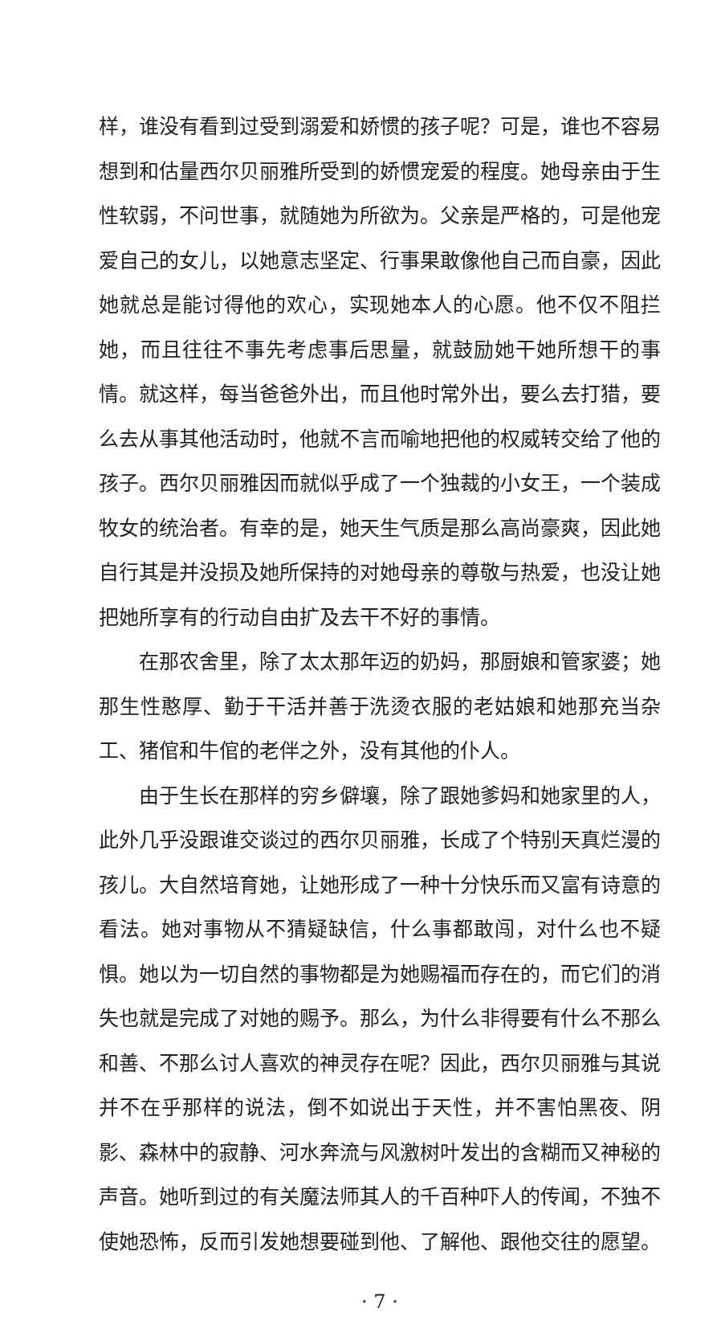样，谁没有看到过受到溺爱和娇惯的孩子呢？可是，谁也不容易想到和估量西尔贝丽雅所受到的娇惯宠爱的程度。她母亲由于生性软弱，不问世事，就随她为所欲为。父亲是严格的，可是他宠爱自己的女儿，以她意志坚定、行事果敢像他自己而自豪，因此她就总是能讨得他的欢心，实现她本人的心愿。他不仅不阻拦她，而且往往不事先考虑事后思量，就鼓励她干她所想干的事情。就这样，每当爸爸外出，而且他时常外出，要么去打猎，要么去从事其他活动时，他就不言而喻地把他的权威转交给了他的孩子。西尔贝丽雅因而就似乎成了一个独裁的小女王，一个装成牧女的统治者。有幸的是，她天生气质是那么高尚豪爽，因此她自行其是并没损及她所保持的对她母亲的尊敬与热爱，也没让她把她所享有的行动自由扩及去干不好的事情。
在那农舍里，除了太太那年迈的奶妈，那厨娘和管家婆；她那生性憨厚、勤于干活并善于洗烫衣服的老姑娘和她那充当杂工、猪倌和牛倌的老伴之外，没有其他的仆人。
由于生长在那样的穷乡僻壤，除了跟她爹妈和她家里的人，此外几乎没跟谁交谈过的西尔贝丽雅，长成了个特别天真烂漫的孩儿。大自然培育她，让她形成了一种十分快乐而又富有诗意的看法。她对事物从不猜疑缺信，什么事都敢闯，对什么也不疑惧。她以为一切自然的事物都是为她赐福而存在的，而它们的消失也就是完成了对她的赐予。那么，为什么非得要有什么不那么和善、不那么讨人喜欢的神灵存在呢？因此，西尔贝丽雅与其说并不在乎那样的说法，倒不如说出于天性，并不害怕黑夜、阴影、森林中的寂静、河水奔流与风激树叶发出的含糊而又神秘的声音。她听到过的有关魔法师其人的千百种吓人的传闻，不独不使她恐怖，反而引发她想要碰到他、了解他、跟他交往的愿望。
· 7 ·